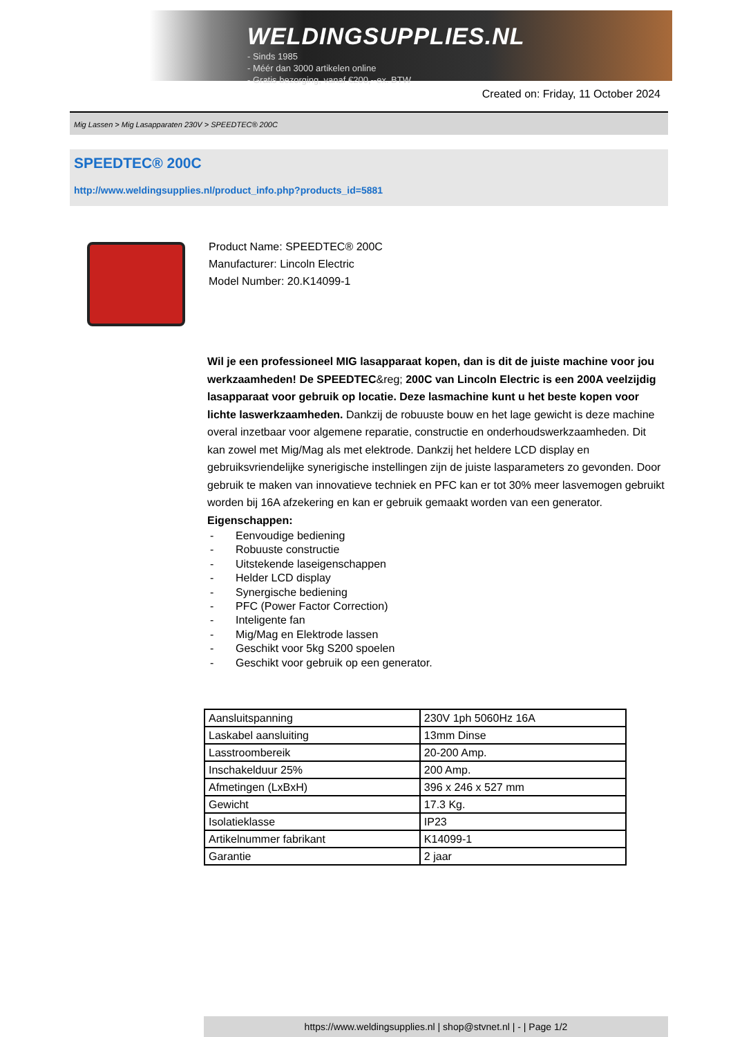WELDINGSUPPLIES.NL
- Sinds 1985
- Méér dan 3000 artikelen online
- Gratis bezorging, vanaf €200,--ex. BTW
Created on: Friday, 11 October 2024
Mig Lassen > Mig Lasapparaten 230V > SPEEDTEC® 200C
SPEEDTEC® 200C
http://www.weldingsupplies.nl/product_info.php?products_id=5881
Product Name: SPEEDTEC® 200C
Manufacturer: Lincoln Electric
Model Number: 20.K14099-1
Wil je een professioneel MIG lasapparaat kopen, dan is dit de juiste machine voor jou werkzaamheden! De SPEEDTEC&reg; 200C van Lincoln Electric is een 200A veelzijdig lasapparaat voor gebruik op locatie. Deze lasmachine kunt u het beste kopen voor lichte laswerkzaamheden. Dankzij de robuuste bouw en het lage gewicht is deze machine overal inzetbaar voor algemene reparatie, constructie en onderhoudswerkzaamheden. Dit kan zowel met Mig/Mag als met elektrode. Dankzij het heldere LCD display en gebruiksvriendelijke synerigische instellingen zijn de juiste lasparameters zo gevonden. Door gebruik te maken van innovatieve techniek en PFC kan er tot 30% meer lasvemogen gebruikt worden bij 16A afzekering en kan er gebruik gemaakt worden van een generator.
Eigenschappen:
- Eenvoudige bediening
- Robuuste constructie
- Uitstekende laseigenschappen
- Helder LCD display
- Synergische bediening
- PFC (Power Factor Correction)
- Inteligente fan
- Mig/Mag en Elektrode lassen
- Geschikt voor 5kg S200 spoelen
- Geschikt voor gebruik op een generator.
| Aansluitspanning | 230V 1ph 5060Hz 16A |
| Laskabel aansluiting | 13mm Dinse |
| Lasstroombereik | 20-200 Amp. |
| Inschakelduur 25% | 200 Amp. |
| Afmetingen (LxBxH) | 396 x 246 x 527 mm |
| Gewicht | 17.3 Kg. |
| Isolatieklasse | IP23 |
| Artikelnummer fabrikant | K14099-1 |
| Garantie | 2 jaar |
https://www.weldingsupplies.nl | shop@stvnet.nl | - | Page 1/2